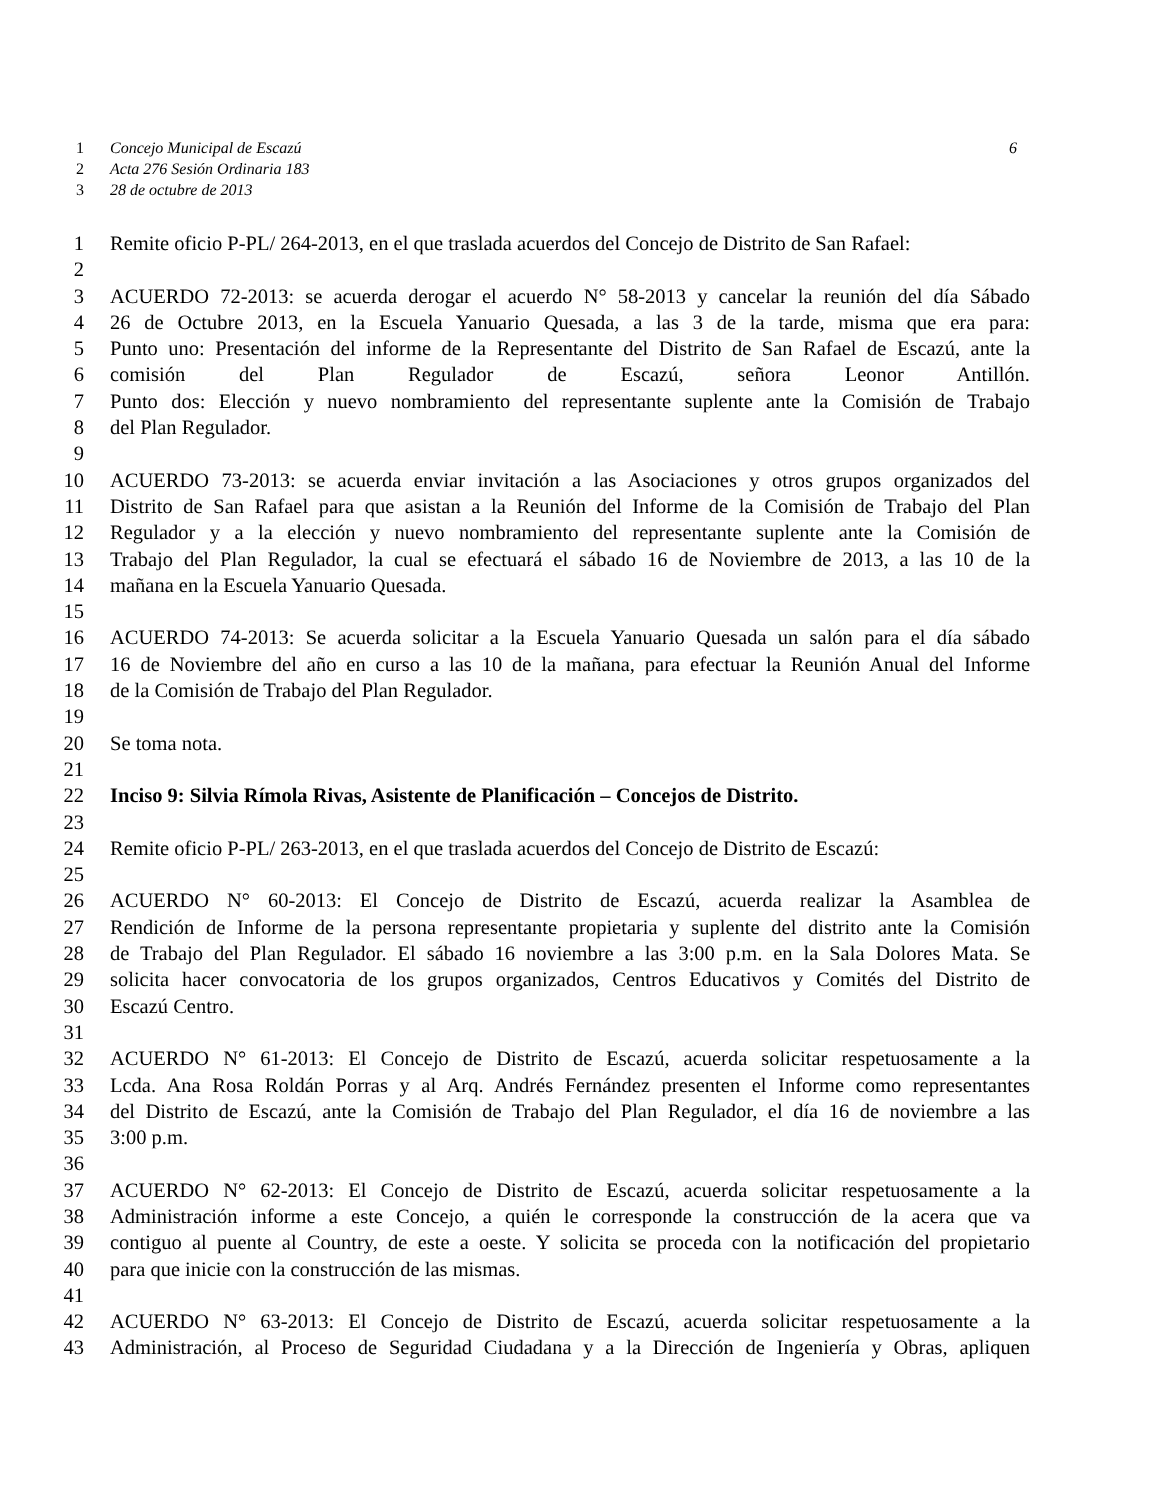1 Concejo Municipal de Escazú 6
2 Acta 276 Sesión Ordinaria 183
3 28 de octubre de 2013
1 Remite oficio P-PL/ 264-2013, en el que traslada acuerdos del Concejo de Distrito de San Rafael:
2
3 ACUERDO 72-2013: se acuerda derogar el acuerdo N° 58-2013 y cancelar la reunión del día Sábado
4 26 de Octubre 2013, en la Escuela Yanuario Quesada, a las 3 de la tarde, misma que era para:
5 Punto uno: Presentación del informe de la Representante del Distrito de San Rafael de Escazú, ante la
6 comisión del Plan Regulador de Escazú, señora Leonor Antillón.
7 Punto dos: Elección y nuevo nombramiento del representante suplente ante la Comisión de Trabajo
8 del Plan Regulador.
9
10 ACUERDO 73-2013: se acuerda enviar invitación a las Asociaciones y otros grupos organizados del
11 Distrito de San Rafael para que asistan a la Reunión del Informe de la Comisión de Trabajo del Plan
12 Regulador y a la elección y nuevo nombramiento del representante suplente ante la Comisión de
13 Trabajo del Plan Regulador, la cual se efectuará el sábado 16 de Noviembre de 2013, a las 10 de la
14 mañana en la Escuela Yanuario Quesada.
15
16 ACUERDO 74-2013: Se acuerda solicitar a la Escuela Yanuario Quesada un salón para el día sábado
17 16 de Noviembre del año en curso a las 10 de la mañana, para efectuar la Reunión Anual del Informe
18 de la Comisión de Trabajo del Plan Regulador.
19
20 Se toma nota.
21
22 Inciso 9: Silvia Rímola Rivas, Asistente de Planificación – Concejos de Distrito.
23
24 Remite oficio P-PL/ 263-2013, en el que traslada acuerdos del Concejo de Distrito de Escazú:
25
26 ACUERDO N° 60-2013: El Concejo de Distrito de Escazú, acuerda realizar la Asamblea de
27 Rendición de Informe de la persona representante propietaria y suplente del distrito ante la Comisión
28 de Trabajo del Plan Regulador. El sábado 16 noviembre a las 3:00 p.m. en la Sala Dolores Mata. Se
29 solicita hacer convocatoria de los grupos organizados, Centros Educativos y Comités del Distrito de
30 Escazú Centro.
31
32 ACUERDO N° 61-2013: El Concejo de Distrito de Escazú, acuerda solicitar respetuosamente a la
33 Lcda. Ana Rosa Roldán Porras y al Arq. Andrés Fernández presenten el Informe como representantes
34 del Distrito de Escazú, ante la Comisión de Trabajo del Plan Regulador, el día 16 de noviembre a las
35 3:00 p.m.
36
37 ACUERDO N° 62-2013: El Concejo de Distrito de Escazú, acuerda solicitar respetuosamente a la
38 Administración informe a este Concejo, a quién le corresponde la construcción de la acera que va
39 contiguo al puente al Country, de este a oeste. Y solicita se proceda con la notificación del propietario
40 para que inicie con la construcción de las mismas.
41
42 ACUERDO N° 63-2013: El Concejo de Distrito de Escazú, acuerda solicitar respetuosamente a la
43 Administración, al Proceso de Seguridad Ciudadana y a la Dirección de Ingeniería y Obras, apliquen